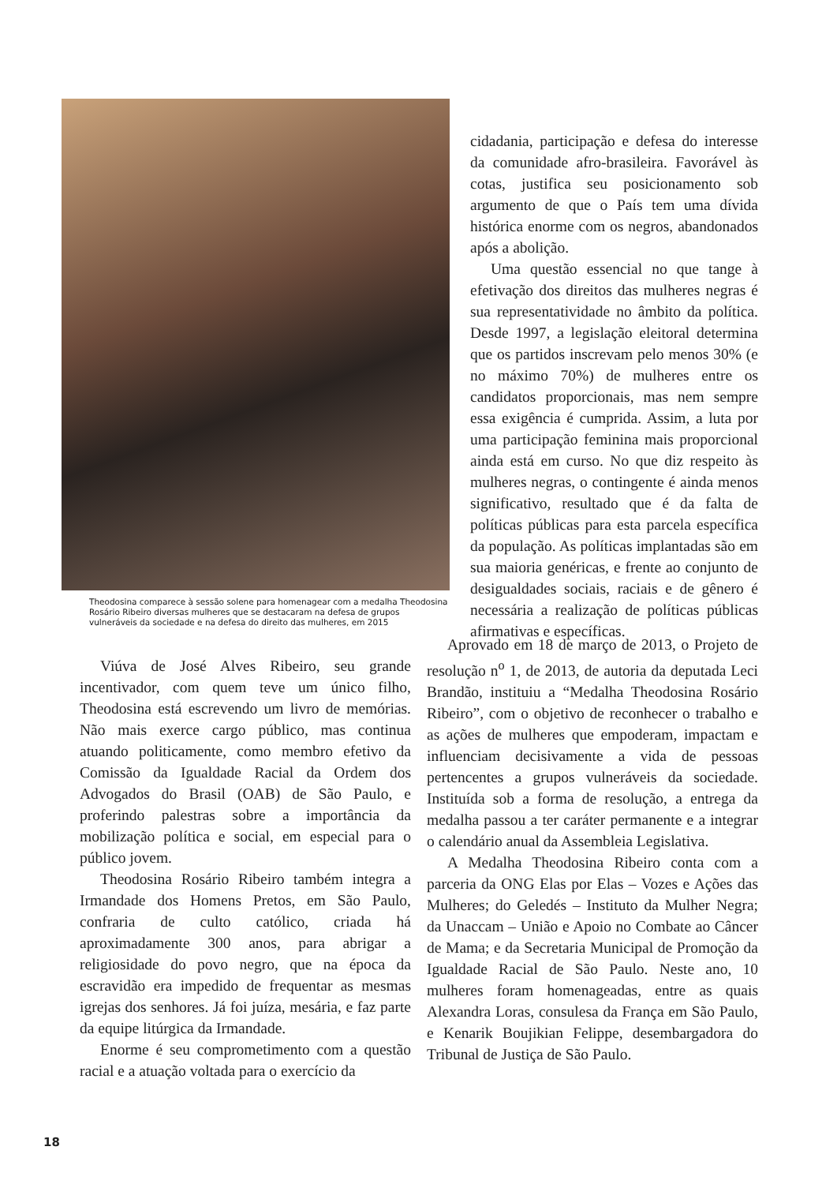Theodosina comparece à sessão solene para homenagear com a medalha Theodosina Rosário Ribeiro diversas mulheres que se destacaram na defesa de grupos vulneráveis da sociedade e na defesa do direito das mulheres, em 2015
cidadania, participação e defesa do interesse da comunidade afro-brasileira. Favorável às cotas, justifica seu posicionamento sob argumento de que o País tem uma dívida histórica enorme com os negros, abandonados após a abolição.
Uma questão essencial no que tange à efetivação dos direitos das mulheres negras é sua representatividade no âmbito da política. Desde 1997, a legislação eleitoral determina que os partidos inscrevam pelo menos 30% (e no máximo 70%) de mulheres entre os candidatos proporcionais, mas nem sempre essa exigência é cumprida. Assim, a luta por uma participação feminina mais proporcional ainda está em curso. No que diz respeito às mulheres negras, o contingente é ainda menos significativo, resultado que é da falta de políticas públicas para esta parcela específica da população. As políticas implantadas são em sua maioria genéricas, e frente ao conjunto de desigualdades sociais, raciais e de gênero é necessária a realização de políticas públicas afirmativas e específicas.
Viúva de José Alves Ribeiro, seu grande incentivador, com quem teve um único filho, Theodosina está escrevendo um livro de memórias. Não mais exerce cargo público, mas continua atuando politicamente, como membro efetivo da Comissão da Igualdade Racial da Ordem dos Advogados do Brasil (OAB) de São Paulo, e proferindo palestras sobre a importância da mobilização política e social, em especial para o público jovem.
Theodosina Rosário Ribeiro também integra a Irmandade dos Homens Pretos, em São Paulo, confraria de culto católico, criada há aproximadamente 300 anos, para abrigar a religiosidade do povo negro, que na época da escravidão era impedido de frequentar as mesmas igrejas dos senhores. Já foi juíza, mesária, e faz parte da equipe litúrgica da Irmandade.
Enorme é seu comprometimento com a questão racial e a atuação voltada para o exercício da
Aprovado em 18 de março de 2013, o Projeto de resolução n<sup>o</sup> 1, de 2013, de autoria da deputada Leci Brandão, instituiu a “Medalha Theodosina Rosário Ribeiro”, com o objetivo de reconhecer o trabalho e as ações de mulheres que empoderam, impactam e influenciam decisivamente a vida de pessoas pertencentes a grupos vulneráveis da sociedade. Instituída sob a forma de resolução, a entrega da medalha passou a ter caráter permanente e a integrar o calendário anual da Assembleia Legislativa.
A Medalha Theodosina Ribeiro conta com a parceria da ONG Elas por Elas – Vozes e Ações das Mulheres; do Geledés – Instituto da Mulher Negra; da Unaccam – União e Apoio no Combate ao Câncer de Mama; e da Secretaria Municipal de Promoção da Igualdade Racial de São Paulo. Neste ano, 10 mulheres foram homenageadas, entre as quais Alexandra Loras, consulesa da França em São Paulo, e Kenarik Boujikian Felippe, desembargadora do Tribunal de Justiça de São Paulo.
18